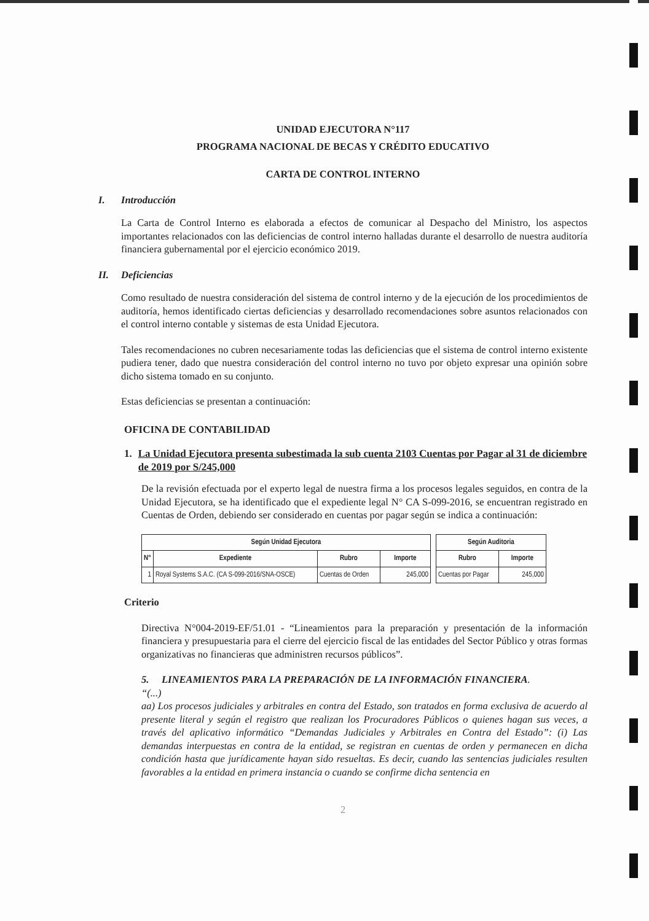UNIDAD EJECUTORA N°117
PROGRAMA NACIONAL DE BECAS Y CRÉDITO EDUCATIVO
CARTA DE CONTROL INTERNO
I. Introducción
La Carta de Control Interno es elaborada a efectos de comunicar al Despacho del Ministro, los aspectos importantes relacionados con las deficiencias de control interno halladas durante el desarrollo de nuestra auditoría financiera gubernamental por el ejercicio económico 2019.
II. Deficiencias
Como resultado de nuestra consideración del sistema de control interno y de la ejecución de los procedimientos de auditoría, hemos identificado ciertas deficiencias y desarrollado recomendaciones sobre asuntos relacionados con el control interno contable y sistemas de esta Unidad Ejecutora.
Tales recomendaciones no cubren necesariamente todas las deficiencias que el sistema de control interno existente pudiera tener, dado que nuestra consideración del control interno no tuvo por objeto expresar una opinión sobre dicho sistema tomado en su conjunto.
Estas deficiencias se presentan a continuación:
OFICINA DE CONTABILIDAD
1. La Unidad Ejecutora presenta subestimada la sub cuenta 2103 Cuentas por Pagar al 31 de diciembre de 2019 por S/245,000
De la revisión efectuada por el experto legal de nuestra firma a los procesos legales seguidos, en contra de la Unidad Ejecutora, se ha identificado que el expediente legal N° CA S-099-2016, se encuentran registrado en Cuentas de Orden, debiendo ser considerado en cuentas por pagar según se indica a continuación:
| Según Unidad Ejecutora | | | |
| --- | --- | --- | --- |
| N° | Expediente | Rubro | Importe |
| 1 | Royal Systems S.A.C. (CA S-099-2016/SNA-OSCE) | Cuentas de Orden | 245,000 |
| Según Auditoria | |
| --- | --- |
| Rubro | Importe |
| Cuentas por Pagar | 245,000 |
Criterio
Directiva N°004-2019-EF/51.01 - “Lineamientos para la preparación y presentación de la información financiera y presupuestaria para el cierre del ejercicio fiscal de las entidades del Sector Público y otras formas organizativas no financieras que administren recursos públicos”.
5. LINEAMIENTOS PARA LA PREPARACIÓN DE LA INFORMACIÓN FINANCIERA.
“(...)
aa) Los procesos judiciales y arbitrales en contra del Estado, son tratados en forma exclusiva de acuerdo al presente literal y según el registro que realizan los Procuradores Públicos o quienes hagan sus veces, a través del aplicativo informático “Demandas Judiciales y Arbitrales en Contra del Estado”: (i) Las demandas interpuestas en contra de la entidad, se registran en cuentas de orden y permanecen en dicha condición hasta que jurídicamente hayan sido resueltas. Es decir, cuando las sentencias judiciales resulten favorables a la entidad en primera instancia o cuando se confirme dicha sentencia en
2